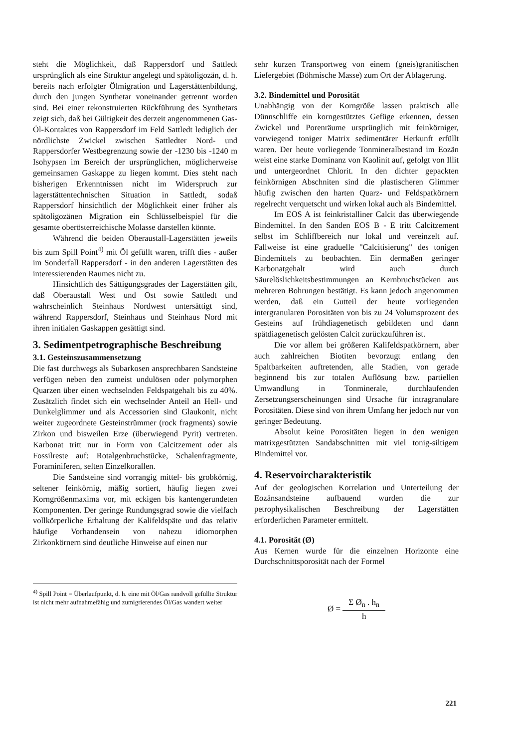steht die Möglichkeit, daß Rappersdorf und Sattledt ursprünglich als eine Struktur angelegt und spätoligozän, d. h. bereits nach erfolgter Ölmigration und Lagerstättenbildung, durch den jungen Synthetar voneinander getrennt worden sind. Bei einer rekonstruierten Rückführung des Synthetars zeigt sich, daß bei Gültigkeit des derzeit angenommenen Gas-Öl-Kontaktes von Rappersdorf im Feld Sattledt lediglich der nördlichste Zwickel zwischen Sattledter Nord- und Rappersdorfer Westbegrenzung sowie der -1230 bis -1240 m Isohypsen im Bereich der ursprünglichen, möglicherweise gemeinsamen Gaskappe zu liegen kommt. Dies steht nach bisherigen Erkenntnissen nicht im Widerspruch zur lagerstättentechnischen Situation in Sattledt, sodaß Rappersdorf hinsichtlich der Möglichkeit einer früher als spätoligozänen Migration ein Schlüsselbeispiel für die gesamte oberösterreichische Molasse darstellen könnte.
Während die beiden Oberaustall-Lagerstätten jeweils bis zum Spill Point<sup>4)</sup> mit Öl gefüllt waren, trifft dies - außer im Sonderfall Rappersdorf - in den anderen Lagerstätten des interessierenden Raumes nicht zu.
Hinsichtlich des Sättigungsgrades der Lagerstätten gilt, daß Oberaustall West und Ost sowie Sattledt und wahrscheinlich Steinhaus Nordwest untersättigt sind, während Rappersdorf, Steinhaus und Steinhaus Nord mit ihren initialen Gaskappen gesättigt sind.
3. Sedimentpetrographische Beschreibung
3.1. Gesteinszusammensetzung
Die fast durchwegs als Subarkosen ansprechbaren Sandsteine verfügen neben den zumeist undulösen oder polymorphen Quarzen über einen wechselnden Feldspatgehalt bis zu 40%. Zusätzlich findet sich ein wechselnder Anteil an Hell- und Dunkelglimmer und als Accessorien sind Glaukonit, nicht weiter zugeordnete Gesteinstrümmer (rock fragments) sowie Zirkon und bisweilen Erze (überwiegend Pyrit) vertreten. Karbonat tritt nur in Form von Calcitzement oder als Fossilreste auf: Rotalgenbruchstücke, Schalenfragmente, Foraminiferen, selten Einzelkorallen.
Die Sandsteine sind vorrangig mittel- bis grobkörnig, seltener feinkörnig, mäßig sortiert, häufig liegen zwei Korngrößenmaxima vor, mit eckigen bis kantengerundeten Komponenten. Der geringe Rundungsgrad sowie die vielfach vollkörperliche Erhaltung der Kalifeldspäte und das relativ häufige Vorhandensein von nahezu idiomorphen Zirkonkörnern sind deutliche Hinweise auf einen nur
<sup>4)</sup> Spill Point = Überlaufpunkt, d. h. eine mit Öl/Gas randvoll gefüllte Struktur ist nicht mehr aufnahmefähig und zumigrierendes Öl/Gas wandert weiter
sehr kurzen Transportweg von einem (gneis)granitischen Liefergebiet (Böhmische Masse) zum Ort der Ablagerung.
3.2. Bindemittel und Porosität
Unabhängig von der Korngröße lassen praktisch alle Dünnschliffe ein korngestütztes Gefüge erkennen, dessen Zwickel und Porenräume ursprünglich mit feinkörniger, vorwiegend toniger Matrix sedimentärer Herkunft erfüllt waren. Der heute vorliegende Tonmineralbestand im Eozän weist eine starke Dominanz von Kaolinit auf, gefolgt von Illit und untergeordnet Chlorit. In den dichter gepackten feinkörnigen Abschniten sind die plastischeren Glimmer häufig zwischen den harten Quarz- und Feldspatkörnern regelrecht verquetscht und wirken lokal auch als Bindemittel.
Im EOS A ist feinkristalliner Calcit das überwiegende Bindemittel. In den Sanden EOS B - E tritt Calcitzement selbst im Schliffbereich nur lokal und vereinzelt auf. Fallweise ist eine graduelle "Calcitisierung" des tonigen Bindemittels zu beobachten. Ein dermaßen geringer Karbonatgehalt wird auch durch Säurelöslichkeitsbestimmungen an Kernbruchstücken aus mehreren Bohrungen bestätigt. Es kann jedoch angenommen werden, daß ein Gutteil der heute vorliegenden intergranularen Porositäten von bis zu 24 Volumsprozent des Gesteins auf frühdiagenetisch gebildeten und dann spätdiagenetisch gelösten Calcit zurückzuführen ist.
Die vor allem bei größeren Kalifeldspatkörnern, aber auch zahlreichen Biotiten bevorzugt entlang den Spaltbarkeiten auftretenden, alle Stadien, von gerade beginnend bis zur totalen Auflösung bzw. partiellen Umwandlung in Tonminerale, durchlaufenden Zersetzungserscheinungen sind Ursache für intragranulare Porositäten. Diese sind von ihrem Umfang her jedoch nur von geringer Bedeutung.
Absolut keine Porositäten liegen in den wenigen matrixgestützten Sandabschnitten mit viel tonig-siltigem Bindemittel vor.
4. Reservoircharakteristik
Auf der geologischen Korrelation und Unterteilung der Eozänsandsteine aufbauend wurden die zur petrophysikalischen Beschreibung der Lagerstätten erforderlichen Parameter ermittelt.
4.1. Porosität (Ø)
Aus Kernen wurde für die einzelnen Horizonte eine Durchschnittsporosität nach der Formel
Ø = Σ Ø<sub>n</sub> . h<sub>n</sub> h
221